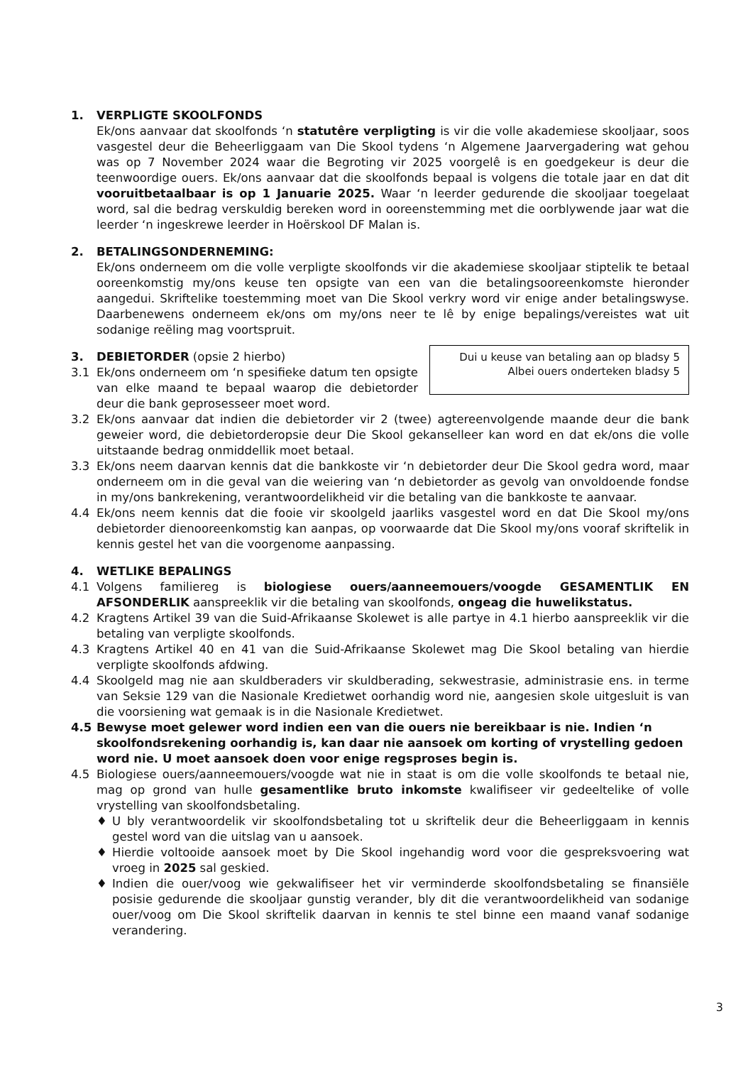1. VERPLIGTE SKOOLFONDS
Ek/ons aanvaar dat skoolfonds ‘n statutêre verpligting is vir die volle akademiese skooljaar, soos vasgestel deur die Beheerliggaam van Die Skool tydens ‘n Algemene Jaarvergadering wat gehou was op 7 November 2024 waar die Begroting vir 2025 voorgelê is en goedgekeur is deur die teenwoordige ouers. Ek/ons aanvaar dat die skoolfonds bepaal is volgens die totale jaar en dat dit vooruitbetaalbaar is op 1 Januarie 2025. Waar ‘n leerder gedurende die skooljaar toegelaat word, sal die bedrag verskuldig bereken word in ooreenstemming met die oorblywende jaar wat die leerder ‘n ingeskrewe leerder in Hoërskool DF Malan is.
2. BETALINGSONDERNEMING:
Ek/ons onderneem om die volle verpligte skoolfonds vir die akademiese skooljaar stiptelik te betaal ooreenkomstig my/ons keuse ten opsigte van een van die betalingsooreenkomste hieronder aangedui. Skriftelike toestemming moet van Die Skool verkry word vir enige ander betalingswyse. Daarbenewens onderneem ek/ons om my/ons neer te lê by enige bepalings/vereistes wat uit sodanige reëling mag voortspruit.
Dui u keuse van betaling aan op bladsy 5
Albei ouers onderteken bladsy 5
3. DEBIETORDER (opsie 2 hierbo)
3.1 Ek/ons onderneem om ‘n spesifieke datum ten opsigte van elke maand te bepaal waarop die debietorder deur die bank geprosesseer moet word.
3.2 Ek/ons aanvaar dat indien die debietorder vir 2 (twee) agtereenvolgende maande deur die bank geweier word, die debietorderopsie deur Die Skool gekanselleer kan word en dat ek/ons die volle uitstaande bedrag onmiddellik moet betaal.
3.3 Ek/ons neem daarvan kennis dat die bankkoste vir ‘n debietorder deur Die Skool gedra word, maar onderneem om in die geval van die weiering van ‘n debietorder as gevolg van onvoldoende fondse in my/ons bankrekening, verantwoordelikheid vir die betaling van die bankkoste te aanvaar.
4.4 Ek/ons neem kennis dat die fooie vir skoolgeld jaarliks vasgestel word en dat Die Skool my/ons debietorder dienooreenkomstig kan aanpas, op voorwaarde dat Die Skool my/ons vooraf skriftelik in kennis gestel het van die voorgenome aanpassing.
4. WETLIKE BEPALINGS
4.1 Volgens familiereg is biologiese ouers/aanneemouers/voogde GESAMENTLIK EN AFSONDERLIK aanspreeklik vir die betaling van skoolfonds, ongeag die huwelikstatus.
4.2 Kragtens Artikel 39 van die Suid-Afrikaanse Skolewet is alle partye in 4.1 hierbo aanspreeklik vir die betaling van verpligte skoolfonds.
4.3 Kragtens Artikel 40 en 41 van die Suid-Afrikaanse Skolewet mag Die Skool betaling van hierdie verpligte skoolfonds afdwing.
4.4 Skoolgeld mag nie aan skuldberaders vir skuldberading, sekwestrasie, administrasie ens. in terme van Seksie 129 van die Nasionale Kredietwet oorhandig word nie, aangesien skole uitgesluit is van die voorsiening wat gemaak is in die Nasionale Kredietwet.
4.5 Bewyse moet gelewer word indien een van die ouers nie bereikbaar is nie. Indien ‘n skoolfondsrekening oorhandig is, kan daar nie aansoek om korting of vrystelling gedoen word nie. U moet aansoek doen voor enige regsproses begin is.
4.5 Biologiese ouers/aanneemouers/voogde wat nie in staat is om die volle skoolfonds te betaal nie, mag op grond van hulle gesamentlike bruto inkomste kwalifiseer vir gedeeltelike of volle vrystelling van skoolfondsbetaling.
♦ U bly verantwoordelik vir skoolfondsbetaling tot u skriftelik deur die Beheerliggaam in kennis gestel word van die uitslag van u aansoek.
♦ Hierdie voltooide aansoek moet by Die Skool ingehandig word voor die gespreksvoering wat vroeg in 2025 sal geskied.
♦ Indien die ouer/voog wie gekwalifiseer het vir verminderde skoolfondsbetaling se finansiële posisie gedurende die skooljaar gunstig verander, bly dit die verantwoordelikheid van sodanige ouer/voog om Die Skool skriftelik daarvan in kennis te stel binne een maand vanaf sodanige verandering.
3